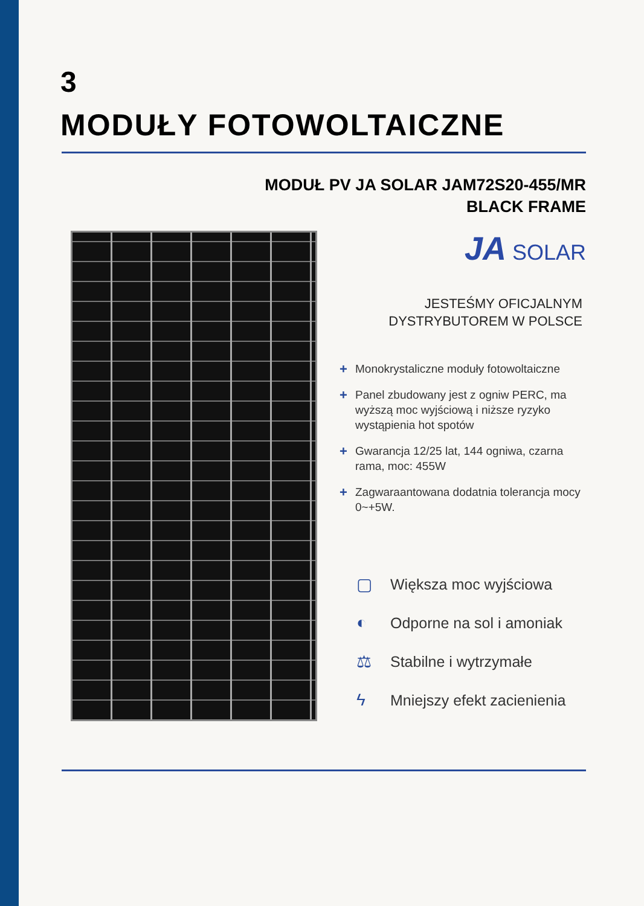3
MODUŁY FOTOWOLTAICZNE
MODUŁ PV JA SOLAR JAM72S20-455/MR
BLACK FRAME
JA SOLAR
JESTEŚMY OFICJALNYM
DYSTRYBUTOREM W POLSCE
+ Monokrystaliczne moduły fotowoltaiczne
+ Panel zbudowany jest z ogniw PERC, ma wyższą moc wyjściową i niższe ryzyko wystąpienia hot spotów
+ Gwarancja 12/25 lat, 144 ogniwa, czarna rama, moc: 455W
+ Zagwaraantowana dodatnia tolerancja mocy 0~+5W.
▢ Większa moc wyjściowa
◐ Odporne na sol i amoniak
⚖ Stabilne i wytrzymałe
ϟ Mniejszy efekt zacienienia